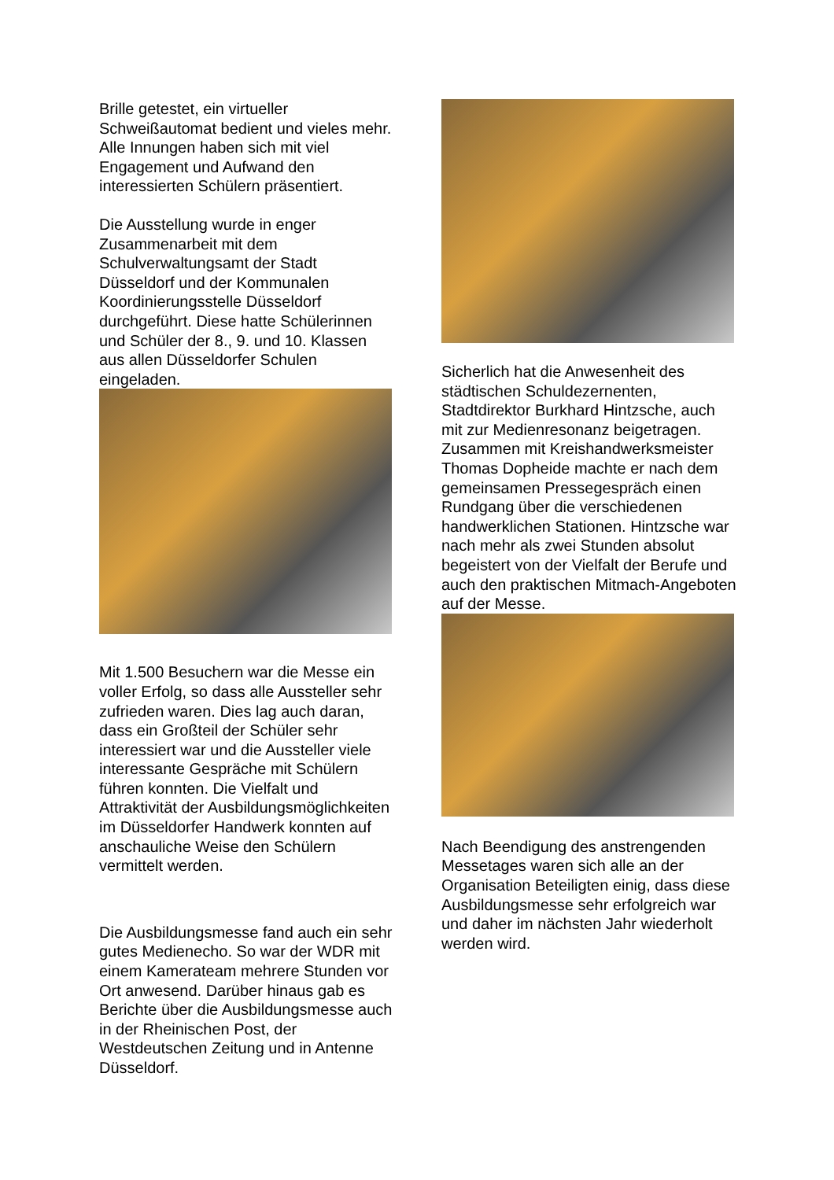Brille getestet, ein virtueller Schweißautomat bedient und vieles mehr. Alle Innungen haben sich mit viel Engagement und Aufwand den interessierten Schülern präsentiert.
Die Ausstellung wurde in enger Zusammenarbeit mit dem Schulverwaltungsamt der Stadt Düsseldorf und der Kommunalen Koordinierungsstelle Düsseldorf durchgeführt. Diese hatte Schülerinnen und Schüler der 8., 9. und 10. Klassen aus allen Düsseldorfer Schulen eingeladen.
Mit 1.500 Besuchern war die Messe ein voller Erfolg, so dass alle Aussteller sehr zufrieden waren. Dies lag auch daran, dass ein Großteil der Schüler sehr interessiert war und die Aussteller viele interessante Gespräche mit Schülern führen konnten. Die Vielfalt und Attraktivität der Ausbildungsmöglichkeiten im Düsseldorfer Handwerk konnten auf anschauliche Weise den Schülern vermittelt werden.
Die Ausbildungsmesse fand auch ein sehr gutes Medienecho. So war der WDR mit einem Kamerateam mehrere Stunden vor Ort anwesend. Darüber hinaus gab es Berichte über die Ausbildungsmesse auch in der Rheinischen Post, der Westdeutschen Zeitung und in Antenne Düsseldorf.
Sicherlich hat die Anwesenheit des städtischen Schuldezernenten, Stadtdirektor Burkhard Hintzsche, auch mit zur Medienresonanz beigetragen. Zusammen mit Kreishandwerksmeister Thomas Dopheide machte er nach dem gemeinsamen Pressegespräch einen Rundgang über die verschiedenen handwerklichen Stationen. Hintzsche war nach mehr als zwei Stunden absolut begeistert von der Vielfalt der Berufe und auch den praktischen Mitmach-Angeboten auf der Messe.
Nach Beendigung des anstrengenden Messetages waren sich alle an der Organisation Beteiligten einig, dass diese Ausbildungsmesse sehr erfolgreich war und daher im nächsten Jahr wiederholt werden wird.